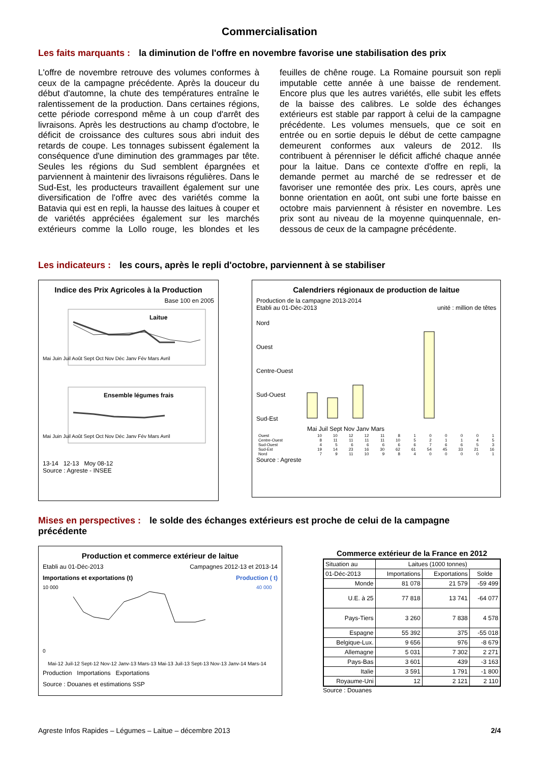Commercialisation
Les faits marquants : la diminution de l'offre en novembre favorise une stabilisation des prix
L'offre de novembre retrouve des volumes conformes à ceux de la campagne précédente. Après la douceur du début d'automne, la chute des températures entraîne le ralentissement de la production. Dans certaines régions, cette période correspond même à un coup d'arrêt des livraisons. Après les destructions au champ d'octobre, le déficit de croissance des cultures sous abri induit des retards de coupe. Les tonnages subissent également la conséquence d'une diminution des grammages par tête. Seules les régions du Sud semblent épargnées et parviennent à maintenir des livraisons régulières. Dans le Sud-Est, les producteurs travaillent également sur une diversification de l'offre avec des variétés comme la Batavia qui est en repli, la hausse des laitues à couper et de variétés appréciées également sur les marchés extérieurs comme la Lollo rouge, les blondes et les feuilles de chêne rouge. La Romaine poursuit son repli imputable cette année à une baisse de rendement. Encore plus que les autres variétés, elle subit les effets de la baisse des calibres. Le solde des échanges extérieurs est stable par rapport à celui de la campagne précédente. Les volumes mensuels, que ce soit en entrée ou en sortie depuis le début de cette campagne demeurent conformes aux valeurs de 2012. Ils contribuent à pérenniser le déficit affiché chaque année pour la laitue. Dans ce contexte d'offre en repli, la demande permet au marché de se redresser et de favoriser une remontée des prix. Les cours, après une bonne orientation en août, ont subi une forte baisse en octobre mais parviennent à résister en novembre. Les prix sont au niveau de la moyenne quinquennale, en-dessous de ceux de la campagne précédente.
Les indicateurs : les cours, après le repli d'octobre, parviennent à se stabiliser
Indice des Prix Agricoles à la Production
Base 100 en 2005
Laitue
Mai Juin Juil Août Sept Oct Nov Déc Janv Fév Mars Avril
Ensemble légumes frais
Mai Juin Juil Août Sept Oct Nov Déc Janv Fév Mars Avril
13-14 12-13 Moy 08-12
Source : Agreste - INSEE
Calendriers régionaux de production de laitue
Production de la campagne 2013-2014
Etabli au 01-Déc-2013 unité : million de têtes
Nord
Ouest
Centre-Ouest
Sud-Ouest
Sud-Est
Mai Juil Sept Nov Janv Mars
| Ouest | 10 | 10 | 12 | 12 | 11 | 8 | 1 | 0 | 0 | 0 | 0 | 1 |
| Centre-Ouest | 8 | 11 | 11 | 11 | 11 | 10 | 5 | 2 | 1 | 1 | 4 | 5 |
| Sud-Ouest | 4 | 5 | 6 | 6 | 6 | 6 | 6 | 7 | 6 | 6 | 5 | 3 |
| Sud-Est | 19 | 14 | 23 | 16 | 30 | 62 | 61 | 54 | 45 | 33 | 21 | 16 |
| Nord | 7 | 9 | 11 | 10 | 9 | 8 | 4 | 0 | 0 | 0 | 0 | 1 |
Source : Agreste
Mises en perspectives : le solde des échanges extérieurs est proche de celui de la campagne précédente
Production et commerce extérieur de laitue
Etabli au 01-Déc-2013 Campagnes 2012-13 et 2013-14
Importations et exportations (t) Production ( t)
10 000
0
40 000
Mai-12 Juil-12 Sept-12 Nov-12 Janv-13 Mars-13 Mai-13 Juil-13 Sept-13 Nov-13 Janv-14 Mars-14
Production Importations Exportations
Source : Douanes et estimations SSP
Commerce extérieur de la France en 2012
| Situation au | Laitues (1000 tonnes) | | |
| --- | --- | --- | --- |
| 01-Déc-2013 | Importations | Exportations | Solde |
| Monde | 81 078 | 21 579 | -59 499 |
| U.E. à 25 | 77 818 | 13 741 | -64 077 |
| Pays-Tiers | 3 260 | 7 838 | 4 578 |
| Espagne | 55 392 | 375 | -55 018 |
| Belgique-Lux. | 9 656 | 976 | -8 679 |
| Allemagne | 5 031 | 7 302 | 2 271 |
| Pays-Bas | 3 601 | 439 | -3 163 |
| Italie | 3 591 | 1 791 | -1 800 |
| Royaume-Uni | 12 | 2 121 | 2 110 |
Source : Douanes
Agreste Infos Rapides – Légumes – Laitue – décembre 2013 2/4